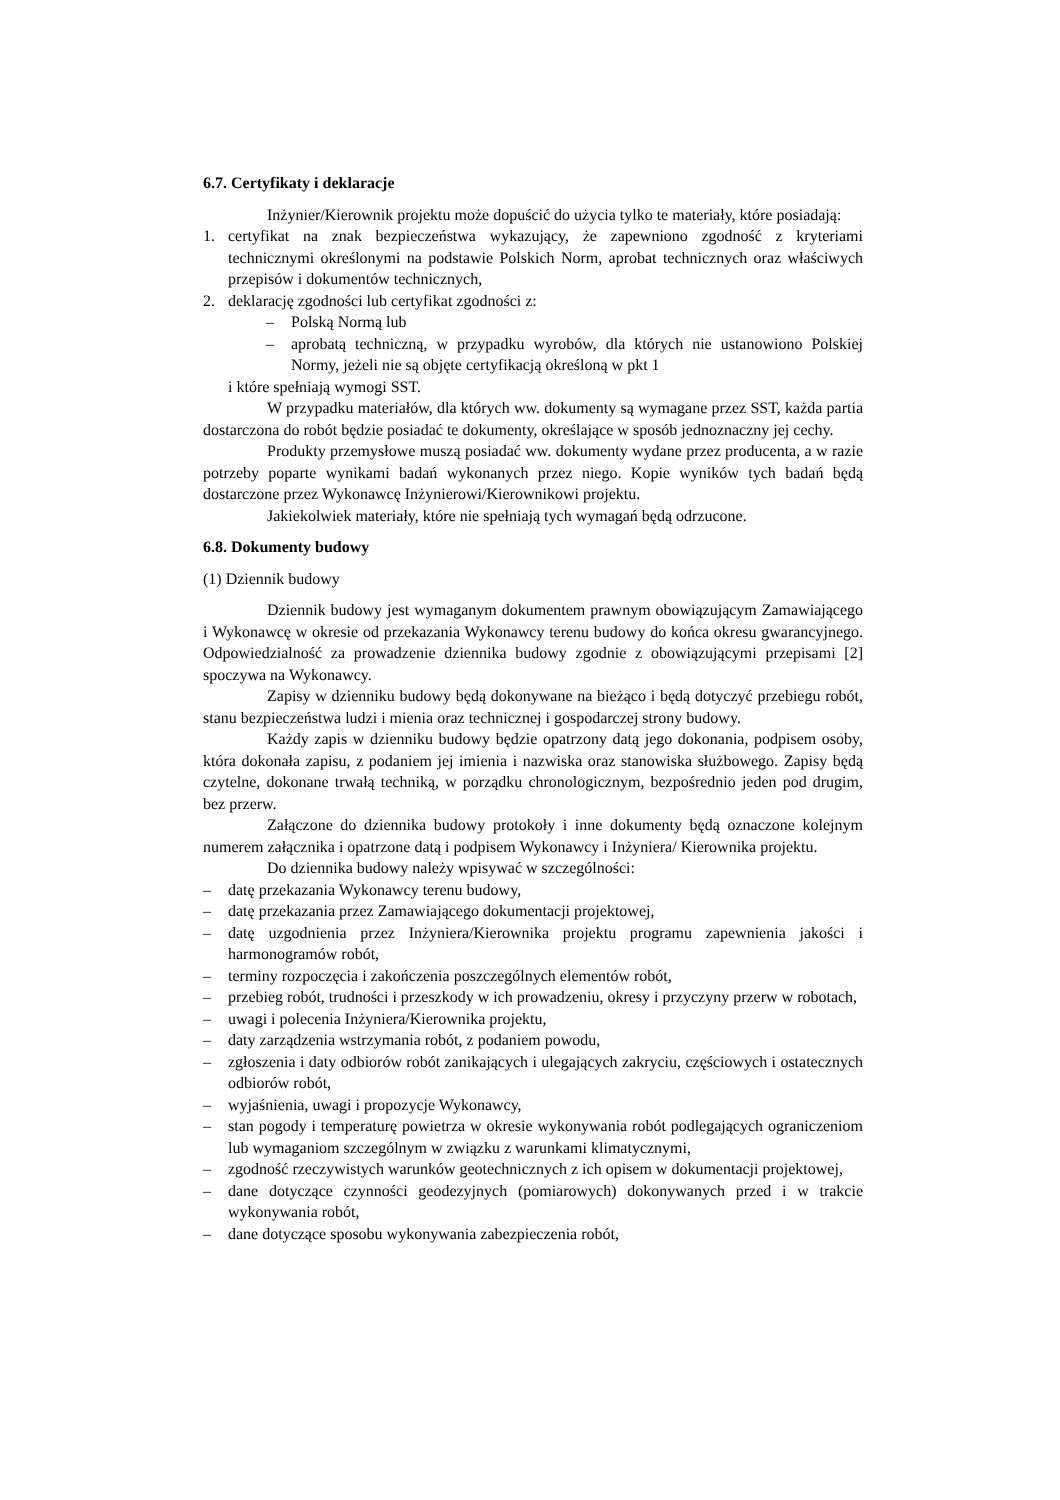6.7. Certyfikaty i deklaracje
Inżynier/Kierownik projektu może dopuścić do użycia tylko te materiały, które posiadają:
1. certyfikat na znak bezpieczeństwa wykazujący, że zapewniono zgodność z kryteriami technicznymi określonymi na podstawie Polskich Norm, aprobat technicznych oraz właściwych przepisów i dokumentów technicznych,
2. deklarację zgodności lub certyfikat zgodności z:
– Polską Normą lub
– aprobatą techniczną, w przypadku wyrobów, dla których nie ustanowiono Polskiej Normy, jeżeli nie są objęte certyfikacją określoną w pkt 1
i które spełniają wymogi SST.
W przypadku materiałów, dla których ww. dokumenty są wymagane przez SST, każda partia dostarczona do robót będzie posiadać te dokumenty, określające w sposób jednoznaczny jej cechy.
Produkty przemysłowe muszą posiadać ww. dokumenty wydane przez producenta, a w razie potrzeby poparte wynikami badań wykonanych przez niego. Kopie wyników tych badań będą dostarczone przez Wykonawcę Inżynierowi/Kierownikowi projektu.
Jakiekolwiek materiały, które nie spełniają tych wymagań będą odrzucone.
6.8. Dokumenty budowy
(1) Dziennik budowy
Dziennik budowy jest wymaganym dokumentem prawnym obowiązującym Zamawiającego i Wykonawcę w okresie od przekazania Wykonawcy terenu budowy do końca okresu gwarancyjnego. Odpowiedzialność za prowadzenie dziennika budowy zgodnie z obowiązującymi przepisami [2] spoczywa na Wykonawcy.
Zapisy w dzienniku budowy będą dokonywane na bieżąco i będą dotyczyć przebiegu robót, stanu bezpieczeństwa ludzi i mienia oraz technicznej i gospodarczej strony budowy.
Każdy zapis w dzienniku budowy będzie opatrzony datą jego dokonania, podpisem osoby, która dokonała zapisu, z podaniem jej imienia i nazwiska oraz stanowiska służbowego. Zapisy będą czytelne, dokonane trwałą techniką, w porządku chronologicznym, bezpośrednio jeden pod drugim, bez przerw.
Załączone do dziennika budowy protokoły i inne dokumenty będą oznaczone kolejnym numerem załącznika i opatrzone datą i podpisem Wykonawcy i Inżyniera/ Kierownika projektu.
Do dziennika budowy należy wpisywać w szczególności:
– datę przekazania Wykonawcy terenu budowy,
– datę przekazania przez Zamawiającego dokumentacji projektowej,
– datę uzgodnienia przez Inżyniera/Kierownika projektu programu zapewnienia jakości i harmonogramów robót,
– terminy rozpoczęcia i zakończenia poszczególnych elementów robót,
– przebieg robót, trudności i przeszkody w ich prowadzeniu, okresy i przyczyny przerw w robotach,
– uwagi i polecenia Inżyniera/Kierownika projektu,
– daty zarządzenia wstrzymania robót, z podaniem powodu,
– zgłoszenia i daty odbiorów robót zanikających i ulegających zakryciu, częściowych i ostatecznych odbiorów robót,
– wyjaśnienia, uwagi i propozycje Wykonawcy,
– stan pogody i temperaturę powietrza w okresie wykonywania robót podlegających ograniczeniom lub wymaganiom szczególnym w związku z warunkami klimatycznymi,
– zgodność rzeczywistych warunków geotechnicznych z ich opisem w dokumentacji projektowej,
– dane dotyczące czynności geodezyjnych (pomiarowych) dokonywanych przed i w trakcie wykonywania robót,
– dane dotyczące sposobu wykonywania zabezpieczenia robót,